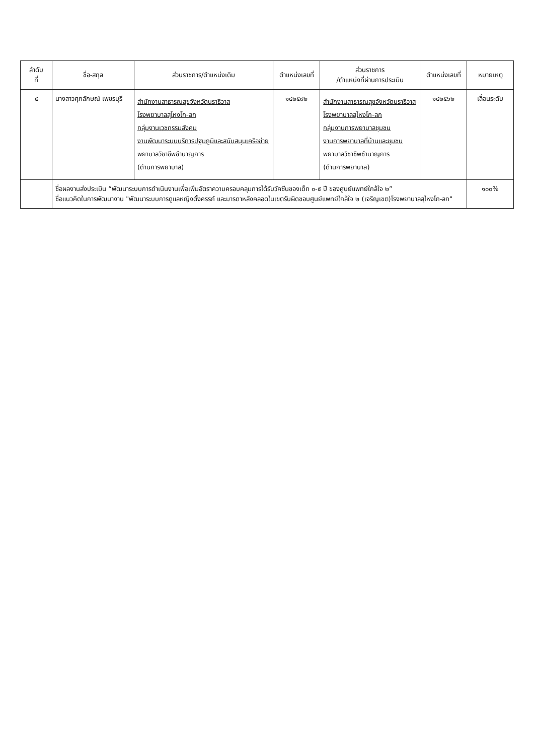| ลำดับ ที่ | ชื่อ-สกุล | ส่วนราชการ/ตำแหน่งเดิม | ตำแหน่งเลขที่ | ส่วนราชการ /ตำแหน่งที่ผ่านการประเมิน | ตำแหน่งเลขที่ | หมายเหตุ |
| --- | --- | --- | --- | --- | --- | --- |
| ๕ | นางสาวศุภลักษณ์ เพชรบุรี | สำนักงานสาธารณสุขจังหวัดนราธิวาส โรงพยาบาลสุไหงโก-ลก กลุ่มงานเวชกรรมสังคม งานพัฒนาระบบบริการปฐมภูมิและสนับสนุนเครือข่าย พยาบาลวิชาชีพชำนาญการ (ด้านการพยาบาล) | ๑๔๒๕๙๒ | สำนักงานสาธารณสุขจังหวัดนราธิวาส โรงพยาบาลสุไหงโก-ลก กลุ่มงานการพยาบาลชุมชน งานการพยาบาลที่บ้านและชุมชน พยาบาลวิชาชีพชำนาญการ (ด้านการพยาบาล) | ๑๔๒๕๖๒ | เลื่อนระดับ |
| | ชื่อผลงานส่งประเมิน “พัฒนาระบบการดำเนินงานเพื่อเพิ่มอัตราความครอบคลุมการได้รับวัคซีนของเด็ก ๐-๕ ปี ของศูนย์แพทย์ใกล้ใจ ๒” ชื่อแนวคิดในการพัฒนางาน "พัฒนาระบบการดูแลหญิงตั้งครรภ์ และมารดาหลังคลอดในเขตรับผิดชอบศูนย์แพทย์ใกล้ใจ ๒ (เจริญเขต)โรงพยาบาลสุไหงโก-ลก" | | | | | ๑๐๐% |